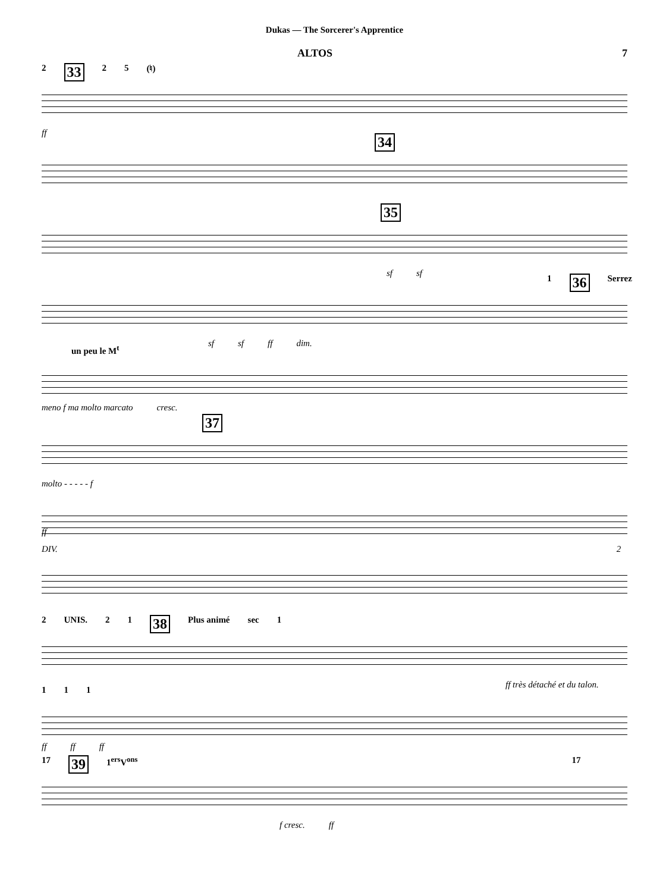Dukas — The Sorcerer's Apprentice
ALTOS 7
2 33 2 5 (♮)
ff
34
35
sf sf
1 36 Serrez
sf sf ff dim.
un peu le M<sup>t</sup>
meno f ma molto marcato cresc.
37
molto - - - - - f
ff
DIV. 2
2 UNIS. 2 1 38 Plus animé sec 1
ff très détaché et du talon.
1 1 1
ff ff ff
17 39 1<sup>ers</sup>V<sup>ons</sup> 17
f cresc. ff